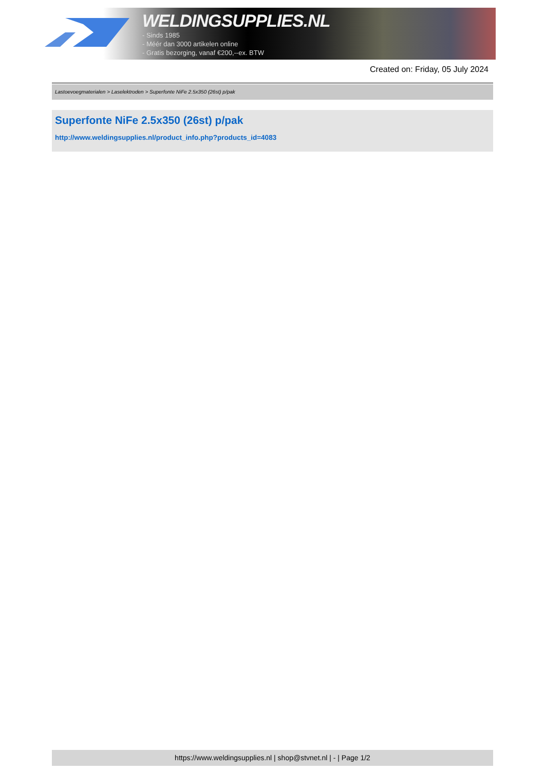WELDINGSUPPLIES.NL
- Sinds 1985
- Méér dan 3000 artikelen online
- Gratis bezorging, vanaf €200,--ex. BTW
Created on: Friday, 05 July 2024
Lastoevoegmaterialen > Laselektroden > Superfonte NiFe 2.5x350 (26st) p/pak
Superfonte NiFe 2.5x350 (26st) p/pak
http://www.weldingsupplies.nl/product_info.php?products_id=4083
https://www.weldingsupplies.nl | shop@stvnet.nl | - | Page 1/2